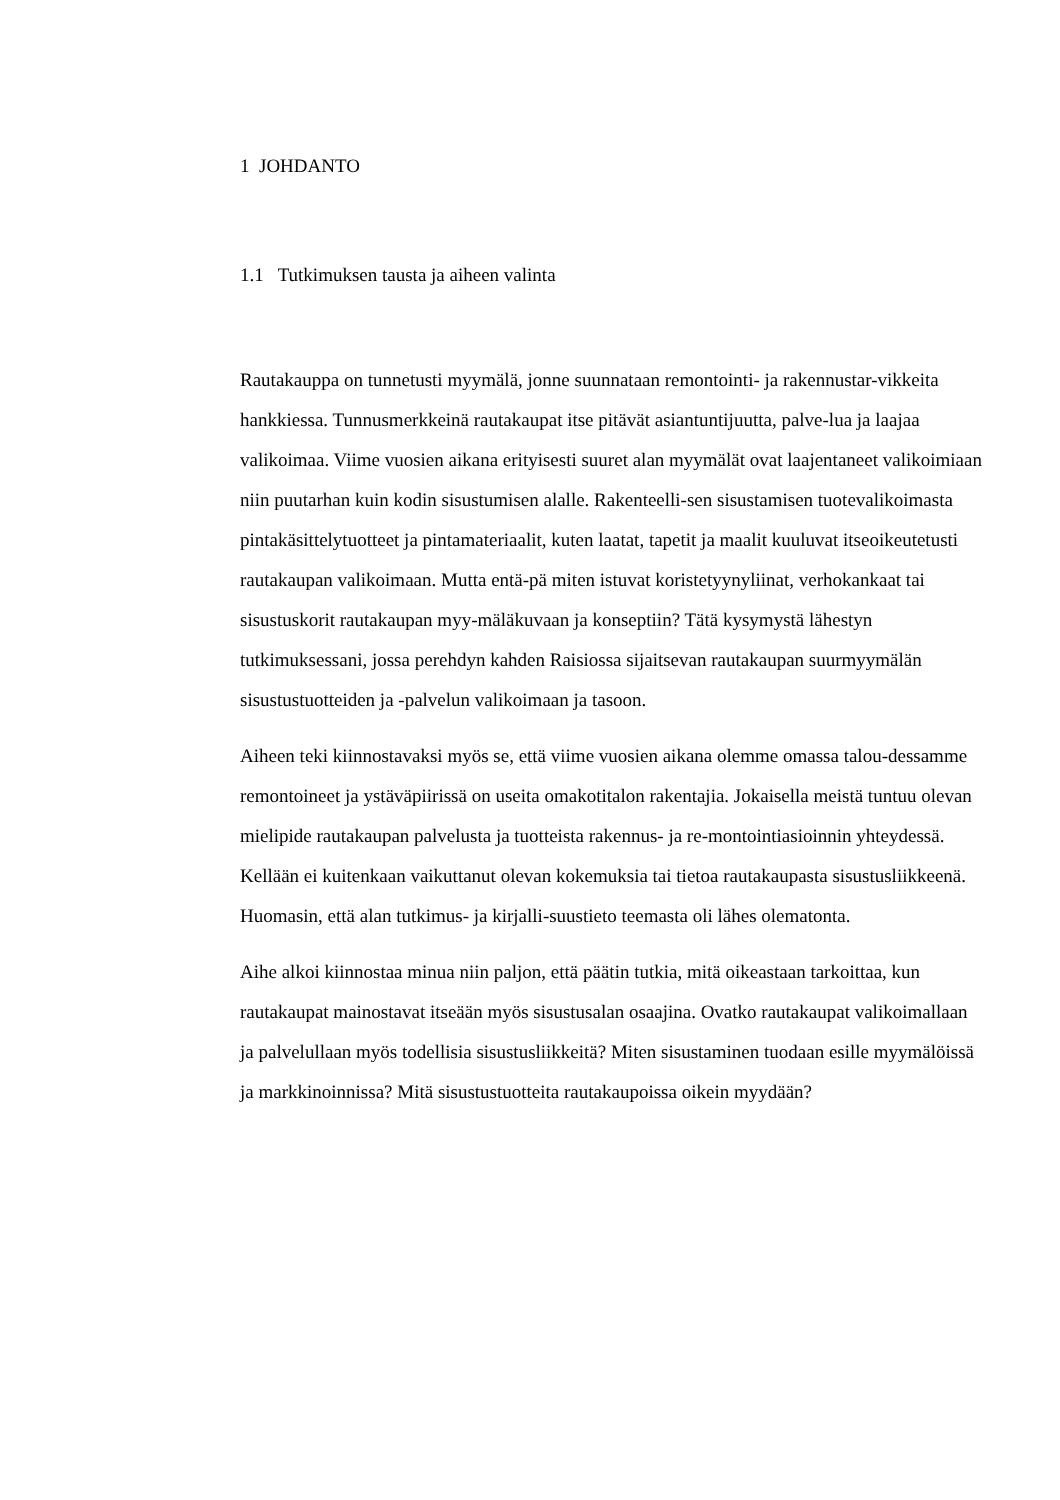1 JOHDANTO
1.1 Tutkimuksen tausta ja aiheen valinta
Rautakauppa on tunnetusti myymälä, jonne suunnataan remontointi- ja rakennustar-vikkeita hankkiessa. Tunnusmerkkeinä rautakaupat itse pitävät asiantuntijuutta, palve-lua ja laajaa valikoimaa. Viime vuosien aikana erityisesti suuret alan myymälät ovat laajentaneet valikoimiaan niin puutarhan kuin kodin sisustumisen alalle. Rakenteelli-sen sisustamisen tuotevalikoimasta pintakäsittelytuotteet ja pintamateriaalit, kuten laatat, tapetit ja maalit kuuluvat itseoikeutetusti rautakaupan valikoimaan. Mutta entä-pä miten istuvat koristetyynyliinat, verhokankaat tai sisustuskorit rautakaupan myy-mäläkuvaan ja konseptiin? Tätä kysymystä lähestyn tutkimuksessani, jossa perehdyn kahden Raisiossa sijaitsevan rautakaupan suurmyymälän sisustustuotteiden ja -palvelun valikoimaan ja tasoon.
Aiheen teki kiinnostavaksi myös se, että viime vuosien aikana olemme omassa talou-dessamme remontoineet ja ystäväpiirissä on useita omakotitalon rakentajia. Jokaisella meistä tuntuu olevan mielipide rautakaupan palvelusta ja tuotteista rakennus- ja re-montointiasioinnin yhteydessä. Kellään ei kuitenkaan vaikuttanut olevan kokemuksia tai tietoa rautakaupasta sisustusliikkeenä. Huomasin, että alan tutkimus- ja kirjalli-suustieto teemasta oli lähes olematonta.
Aihe alkoi kiinnostaa minua niin paljon, että päätin tutkia, mitä oikeastaan tarkoittaa, kun rautakaupat mainostavat itseään myös sisustusalan osaajina. Ovatko rautakaupat valikoimallaan ja palvelullaan myös todellisia sisustusliikkeitä? Miten sisustaminen tuodaan esille myymälöissä ja markkinoinnissa? Mitä sisustustuotteita rautakaupoissa oikein myydään?